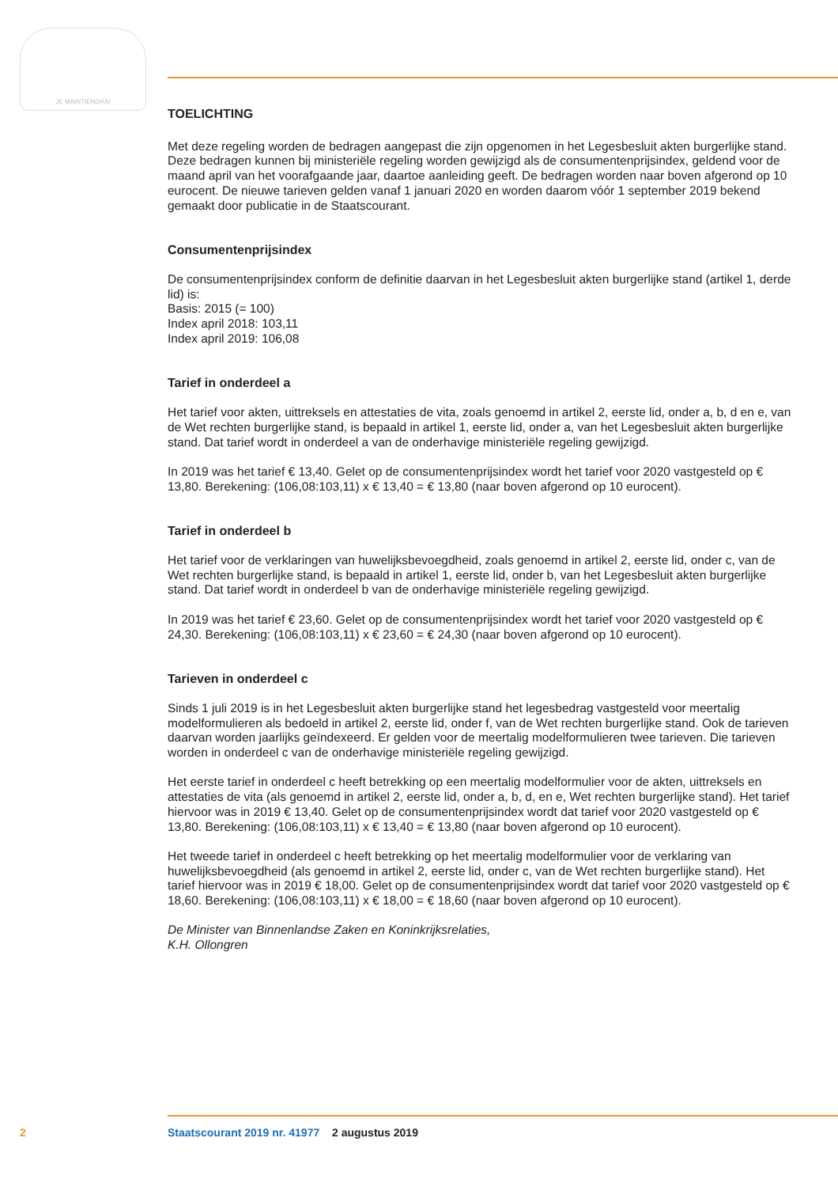JE MAINTIENDRAI
TOELICHTING
Met deze regeling worden de bedragen aangepast die zijn opgenomen in het Legesbesluit akten burgerlijke stand. Deze bedragen kunnen bij ministeriële regeling worden gewijzigd als de consumentenprijsindex, geldend voor de maand april van het voorafgaande jaar, daartoe aanleiding geeft. De bedragen worden naar boven afgerond op 10 eurocent. De nieuwe tarieven gelden vanaf 1 januari 2020 en worden daarom vóór 1 september 2019 bekend gemaakt door publicatie in de Staatscourant.
Consumentenprijsindex
De consumentenprijsindex conform de definitie daarvan in het Legesbesluit akten burgerlijke stand (artikel 1, derde lid) is:
Basis: 2015 (= 100)
Index april 2018: 103,11
Index april 2019: 106,08
Tarief in onderdeel a
Het tarief voor akten, uittreksels en attestaties de vita, zoals genoemd in artikel 2, eerste lid, onder a, b, d en e, van de Wet rechten burgerlijke stand, is bepaald in artikel 1, eerste lid, onder a, van het Legesbesluit akten burgerlijke stand. Dat tarief wordt in onderdeel a van de onderhavige ministeriële regeling gewijzigd.
In 2019 was het tarief € 13,40. Gelet op de consumentenprijsindex wordt het tarief voor 2020 vastgesteld op € 13,80. Berekening: (106,08:103,11) x € 13,40 = € 13,80 (naar boven afgerond op 10 eurocent).
Tarief in onderdeel b
Het tarief voor de verklaringen van huwelijksbevoegdheid, zoals genoemd in artikel 2, eerste lid, onder c, van de Wet rechten burgerlijke stand, is bepaald in artikel 1, eerste lid, onder b, van het Legesbesluit akten burgerlijke stand. Dat tarief wordt in onderdeel b van de onderhavige ministeriële regeling gewijzigd.
In 2019 was het tarief € 23,60. Gelet op de consumentenprijsindex wordt het tarief voor 2020 vastgesteld op € 24,30. Berekening: (106,08:103,11) x € 23,60 = € 24,30 (naar boven afgerond op 10 eurocent).
Tarieven in onderdeel c
Sinds 1 juli 2019 is in het Legesbesluit akten burgerlijke stand het legesbedrag vastgesteld voor meertalig modelformulieren als bedoeld in artikel 2, eerste lid, onder f, van de Wet rechten burgerlijke stand. Ook de tarieven daarvan worden jaarlijks geïndexeerd. Er gelden voor de meertalig modelformulieren twee tarieven. Die tarieven worden in onderdeel c van de onderhavige ministeriële regeling gewijzigd.
Het eerste tarief in onderdeel c heeft betrekking op een meertalig modelformulier voor de akten, uittreksels en attestaties de vita (als genoemd in artikel 2, eerste lid, onder a, b, d, en e, Wet rechten burgerlijke stand). Het tarief hiervoor was in 2019 € 13,40. Gelet op de consumentenprijsindex wordt dat tarief voor 2020 vastgesteld op € 13,80. Berekening: (106,08:103,11) x € 13,40 = € 13,80 (naar boven afgerond op 10 eurocent).
Het tweede tarief in onderdeel c heeft betrekking op het meertalig modelformulier voor de verklaring van huwelijksbevoegdheid (als genoemd in artikel 2, eerste lid, onder c, van de Wet rechten burgerlijke stand). Het tarief hiervoor was in 2019 € 18,00. Gelet op de consumentenprijsindex wordt dat tarief voor 2020 vastgesteld op € 18,60. Berekening: (106,08:103,11) x € 18,00 = € 18,60 (naar boven afgerond op 10 eurocent).
De Minister van Binnenlandse Zaken en Koninkrijksrelaties,
K.H. Ollongren
2 Staatscourant 2019 nr. 41977 2 augustus 2019